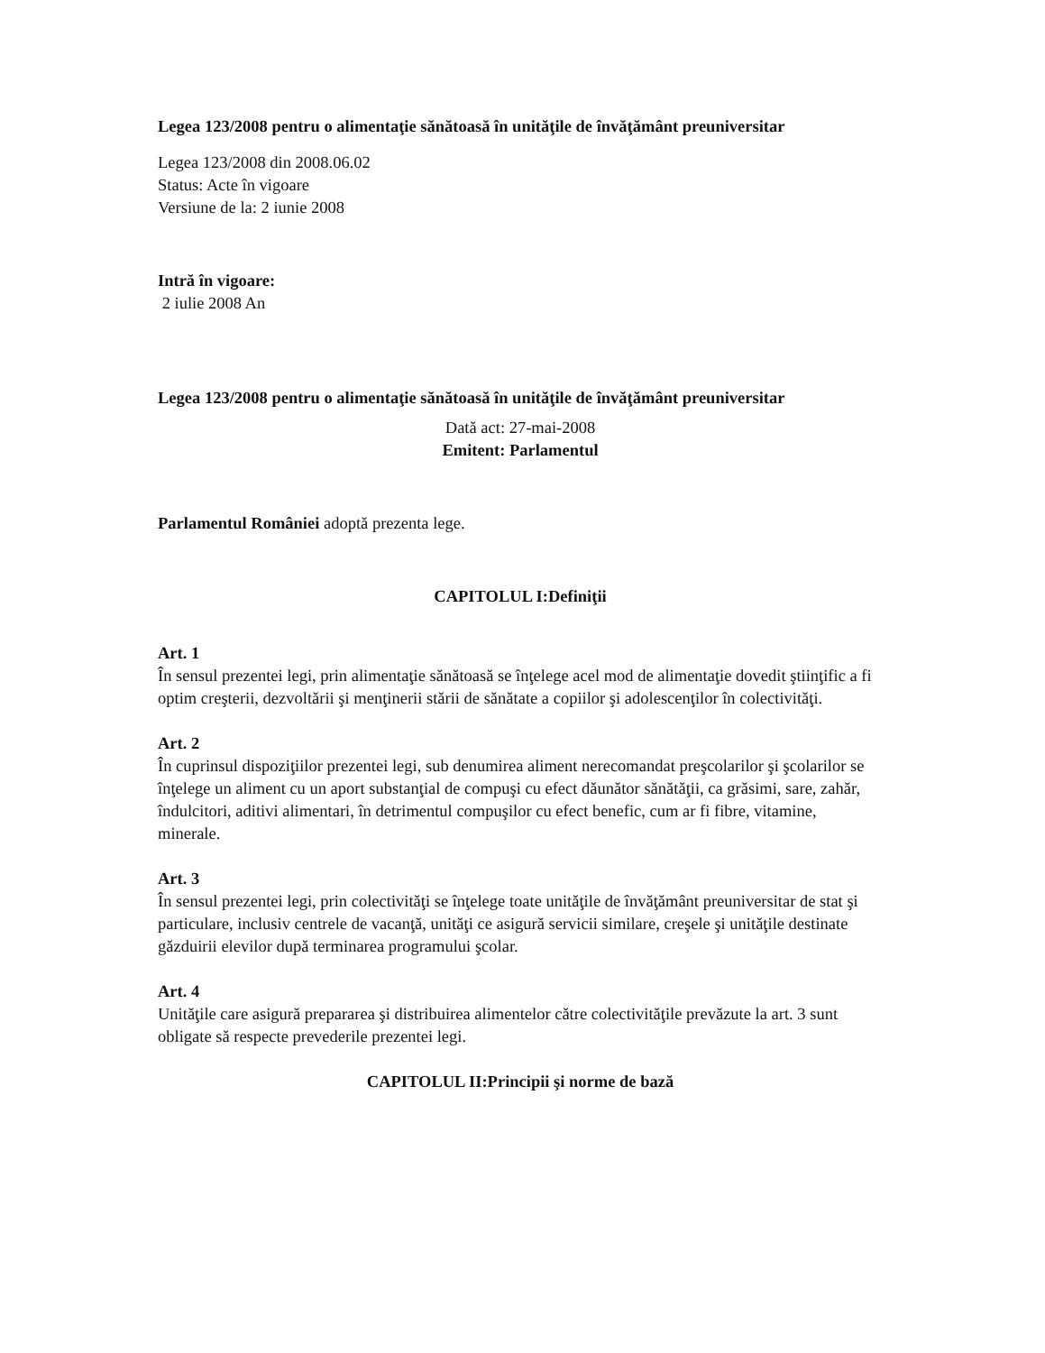Legea 123/2008 pentru o alimentaţie sănătoasă în unităţile de învăţământ preuniversitar
Legea 123/2008 din 2008.06.02
Status: Acte în vigoare
Versiune de la: 2 iunie 2008
Intră în vigoare:
2 iulie 2008 An
Legea 123/2008 pentru o alimentaţie sănătoasă în unităţile de învăţământ preuniversitar
Dată act: 27-mai-2008
Emitent: Parlamentul
Parlamentul României adoptă prezenta lege.
CAPITOLUL I:Definiţii
Art. 1
În sensul prezentei legi, prin alimentaţie sănătoasă se înţelege acel mod de alimentaţie dovedit ştiinţific a fi optim creşterii, dezvoltării şi menţinerii stării de sănătate a copiilor şi adolescenţilor în colectivităţi.
Art. 2
În cuprinsul dispoziţiilor prezentei legi, sub denumirea aliment nerecomandat preşcolarilor şi şcolarilor se înţelege un aliment cu un aport substanţial de compuşi cu efect dăunător sănătăţii, ca grăsimi, sare, zahăr, îndulcitori, aditivi alimentari, în detrimentul compuşilor cu efect benefic, cum ar fi fibre, vitamine, minerale.
Art. 3
În sensul prezentei legi, prin colectivităţi se înţelege toate unităţile de învăţământ preuniversitar de stat şi particulare, inclusiv centrele de vacanţă, unităţi ce asigură servicii similare, creşele şi unităţile destinate găzduirii elevilor după terminarea programului şcolar.
Art. 4
Unităţile care asigură prepararea şi distribuirea alimentelor către colectivităţile prevăzute la art. 3 sunt obligate să respecte prevederile prezentei legi.
CAPITOLUL II:Principii şi norme de bază